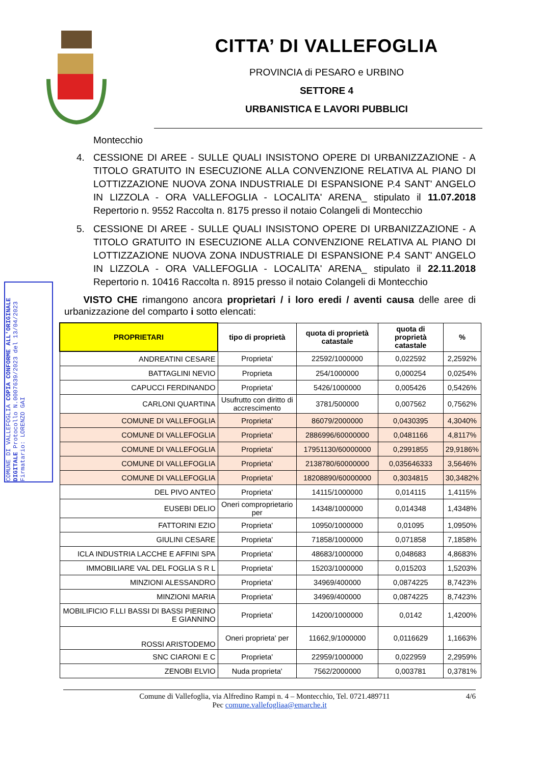COMUNE DI VALLEFOGLIA COPIA CONFORME ALL'ORIGINALE DIGITALE Protocollo N.0007639/2023 del 13/04/2023 Firmatario: LORENZO GAI
CITTA’ DI VALLEFOGLIA
PROVINCIA di PESARO e URBINO
SETTORE 4
URBANISTICA E LAVORI PUBBLICI
Montecchio
4. CESSIONE DI AREE - SULLE QUALI INSISTONO OPERE DI URBANIZZAZIONE - A TITOLO GRATUITO IN ESECUZIONE ALLA CONVENZIONE RELATIVA AL PIANO DI LOTTIZZAZIONE NUOVA ZONA INDUSTRIALE DI ESPANSIONE P.4 SANT' ANGELO IN LIZZOLA - ORA VALLEFOGLIA - LOCALITA' ARENA_ stipulato il 11.07.2018 Repertorio n. 9552 Raccolta n. 8175 presso il notaio Colangeli di Montecchio
5. CESSIONE DI AREE - SULLE QUALI INSISTONO OPERE DI URBANIZZAZIONE - A TITOLO GRATUITO IN ESECUZIONE ALLA CONVENZIONE RELATIVA AL PIANO DI LOTTIZZAZIONE NUOVA ZONA INDUSTRIALE DI ESPANSIONE P.4 SANT' ANGELO IN LIZZOLA - ORA VALLEFOGLIA - LOCALITA' ARENA_ stipulato il 22.11.2018 Repertorio n. 10416 Raccolta n. 8915 presso il notaio Colangeli di Montecchio
VISTO CHE rimangono ancora proprietari / i loro eredi / aventi causa delle aree di urbanizzazione del comparto i sotto elencati:
| PROPRIETARI | tipo di proprietà | quota di proprietà catastale | quota di proprietà catastale | % |
| --- | --- | --- | --- | --- |
| ANDREATINI CESARE | Proprieta' | 22592/1000000 | 0,022592 | 2,2592% |
| BATTAGLINI NEVIO | Proprieta | 254/1000000 | 0,000254 | 0,0254% |
| CAPUCCI FERDINANDO | Proprieta' | 5426/1000000 | 0,005426 | 0,5426% |
| CARLONI QUARTINA | Usufrutto con diritto di accrescimento | 3781/500000 | 0,007562 | 0,7562% |
| COMUNE DI VALLEFOGLIA | Proprieta' | 86079/2000000 | 0,0430395 | 4,3040% |
| COMUNE DI VALLEFOGLIA | Proprieta' | 2886996/60000000 | 0,0481166 | 4,8117% |
| COMUNE DI VALLEFOGLIA | Proprieta' | 17951130/60000000 | 0,2991855 | 29,9186% |
| COMUNE DI VALLEFOGLIA | Proprieta' | 2138780/60000000 | 0,035646333 | 3,5646% |
| COMUNE DI VALLEFOGLIA | Proprieta' | 18208890/60000000 | 0,3034815 | 30,3482% |
| DEL PIVO ANTEO | Proprieta' | 14115/1000000 | 0,014115 | 1,4115% |
| EUSEBI DELIO | Oneri comproprietario per | 14348/1000000 | 0,014348 | 1,4348% |
| FATTORINI EZIO | Proprieta' | 10950/1000000 | 0,01095 | 1,0950% |
| GIULINI CESARE | Proprieta' | 71858/1000000 | 0,071858 | 7,1858% |
| ICLA INDUSTRIA LACCHE E AFFINI SPA | Proprieta' | 48683/1000000 | 0,048683 | 4,8683% |
| IMMOBILIARE VAL DEL FOGLIA S R L | Proprieta' | 15203/1000000 | 0,015203 | 1,5203% |
| MINZIONI ALESSANDRO | Proprieta' | 34969/400000 | 0,0874225 | 8,7423% |
| MINZIONI MARIA | Proprieta' | 34969/400000 | 0,0874225 | 8,7423% |
| MOBILIFICIO F.LLI BASSI DI BASSI PIERINO E GIANNINO | Proprieta' | 14200/1000000 | 0,0142 | 1,4200% |
| ROSSI ARISTODEMO | Oneri proprieta' per | 11662,9/1000000 | 0,0116629 | 1,1663% |
| SNC CIARONI E C | Proprieta' | 22959/1000000 | 0,022959 | 2,2959% |
| ZENOBI ELVIO | Nuda proprieta' | 7562/2000000 | 0,003781 | 0,3781% |
Comune di Vallefoglia, via Alfredino Rampi n. 4 – Montecchio, Tel. 0721.489711 4/6
Pec comune.vallefogliaa@emarche.it